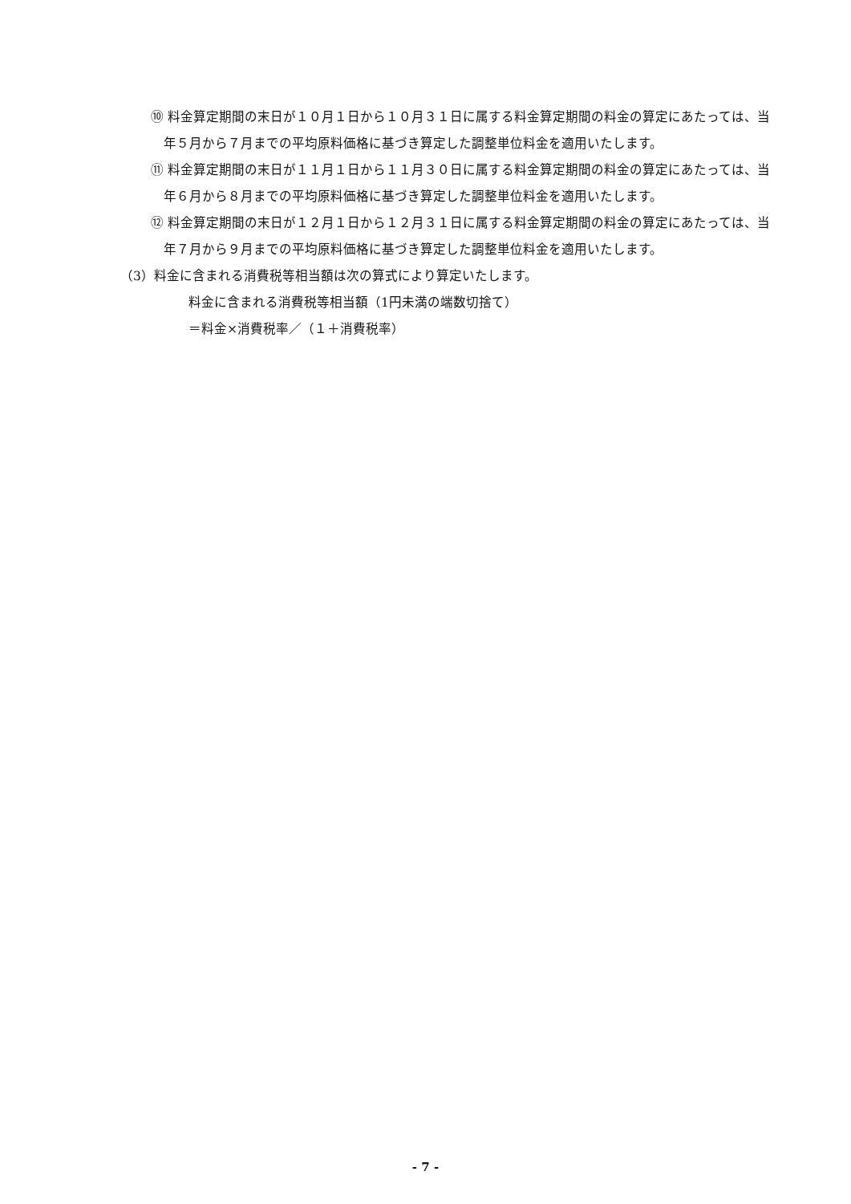⑩ 料金算定期間の末日が１０月１日から１０月３１日に属する料金算定期間の料金の算定にあたっては、当年５月から７月までの平均原料価格に基づき算定した調整単位料金を適用いたします。
⑪ 料金算定期間の末日が１１月１日から１１月３０日に属する料金算定期間の料金の算定にあたっては、当年６月から８月までの平均原料価格に基づき算定した調整単位料金を適用いたします。
⑫ 料金算定期間の末日が１２月１日から１２月３１日に属する料金算定期間の料金の算定にあたっては、当年７月から９月までの平均原料価格に基づき算定した調整単位料金を適用いたします。
（3）料金に含まれる消費税等相当額は次の算式により算定いたします。
料金に含まれる消費税等相当額（1円未満の端数切捨て）
＝料金×消費税率／（１＋消費税率）
- 7 -